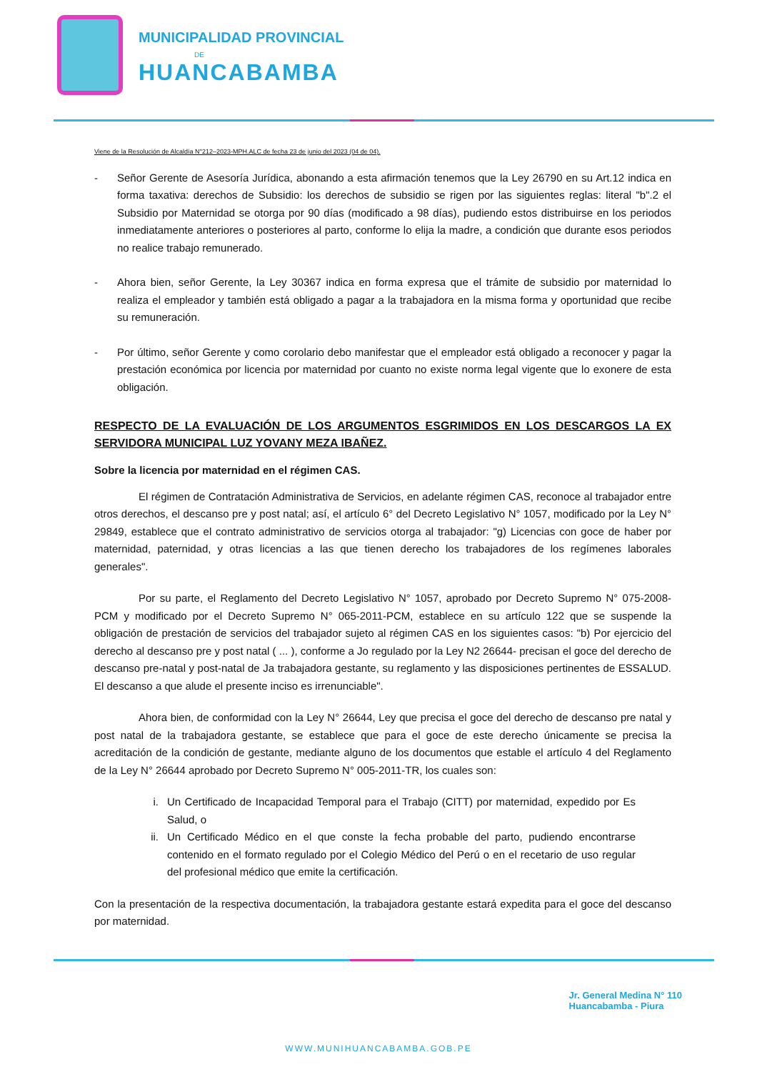MUNICIPALIDAD PROVINCIAL
DE
HUANCABAMBA
Viene de la Resolución de Alcaldía N°212–2023-MPH.ALC de fecha 23 de junio del 2023 (04 de 04).
- Señor Gerente de Asesoría Jurídica, abonando a esta afirmación tenemos que la Ley 26790 en su Art.12 indica en forma taxativa: derechos de Subsidio: los derechos de subsidio se rigen por las siguientes reglas: literal "b".2 el Subsidio por Maternidad se otorga por 90 días (modificado a 98 días), pudiendo estos distribuirse en los periodos inmediatamente anteriores o posteriores al parto, conforme lo elija la madre, a condición que durante esos periodos no realice trabajo remunerado.
- Ahora bien, señor Gerente, la Ley 30367 indica en forma expresa que el trámite de subsidio por maternidad lo realiza el empleador y también está obligado a pagar a la trabajadora en la misma forma y oportunidad que recibe su remuneración.
- Por último, señor Gerente y como corolario debo manifestar que el empleador está obligado a reconocer y pagar la prestación económica por licencia por maternidad por cuanto no existe norma legal vigente que lo exonere de esta obligación.
RESPECTO DE LA EVALUACIÓN DE LOS ARGUMENTOS ESGRIMIDOS EN LOS DESCARGOS LA EX SERVIDORA MUNICIPAL LUZ YOVANY MEZA IBAÑEZ.
Sobre la licencia por maternidad en el régimen CAS.
El régimen de Contratación Administrativa de Servicios, en adelante régimen CAS, reconoce al trabajador entre otros derechos, el descanso pre y post natal; así, el artículo 6° del Decreto Legislativo N° 1057, modificado por la Ley N° 29849, establece que el contrato administrativo de servicios otorga al trabajador: "g) Licencias con goce de haber por maternidad, paternidad, y otras licencias a las que tienen derecho los trabajadores de los regímenes laborales generales".
Por su parte, el Reglamento del Decreto Legislativo N° 1057, aprobado por Decreto Supremo N° 075-2008-PCM y modificado por el Decreto Supremo N° 065-2011-PCM, establece en su artículo 122 que se suspende la obligación de prestación de servicios del trabajador sujeto al régimen CAS en los siguientes casos: "b) Por ejercicio del derecho al descanso pre y post natal ( ... ), conforme a Jo regulado por la Ley N2 26644- precisan el goce del derecho de descanso pre-natal y post-natal de Ja trabajadora gestante, su reglamento y las disposiciones pertinentes de ESSALUD. El descanso a que alude el presente inciso es irrenunciable".
Ahora bien, de conformidad con la Ley N° 26644, Ley que precisa el goce del derecho de descanso pre natal y post natal de la trabajadora gestante, se establece que para el goce de este derecho únicamente se precisa la acreditación de la condición de gestante, mediante alguno de los documentos que estable el artículo 4 del Reglamento de la Ley N° 26644 aprobado por Decreto Supremo N° 005-2011-TR, los cuales son:
i. Un Certificado de Incapacidad Temporal para el Trabajo (CITT) por maternidad, expedido por Es Salud, o
ii. Un Certificado Médico en el que conste la fecha probable del parto, pudiendo encontrarse contenido en el formato regulado por el Colegio Médico del Perú o en el recetario de uso regular del profesional médico que emite la certificación.
Con la presentación de la respectiva documentación, la trabajadora gestante estará expedita para el goce del descanso por maternidad.
Jr. General Medina N° 110
Huancabamba - Piura
WWW.MUNIHUANCABAMBA.GOB.PE